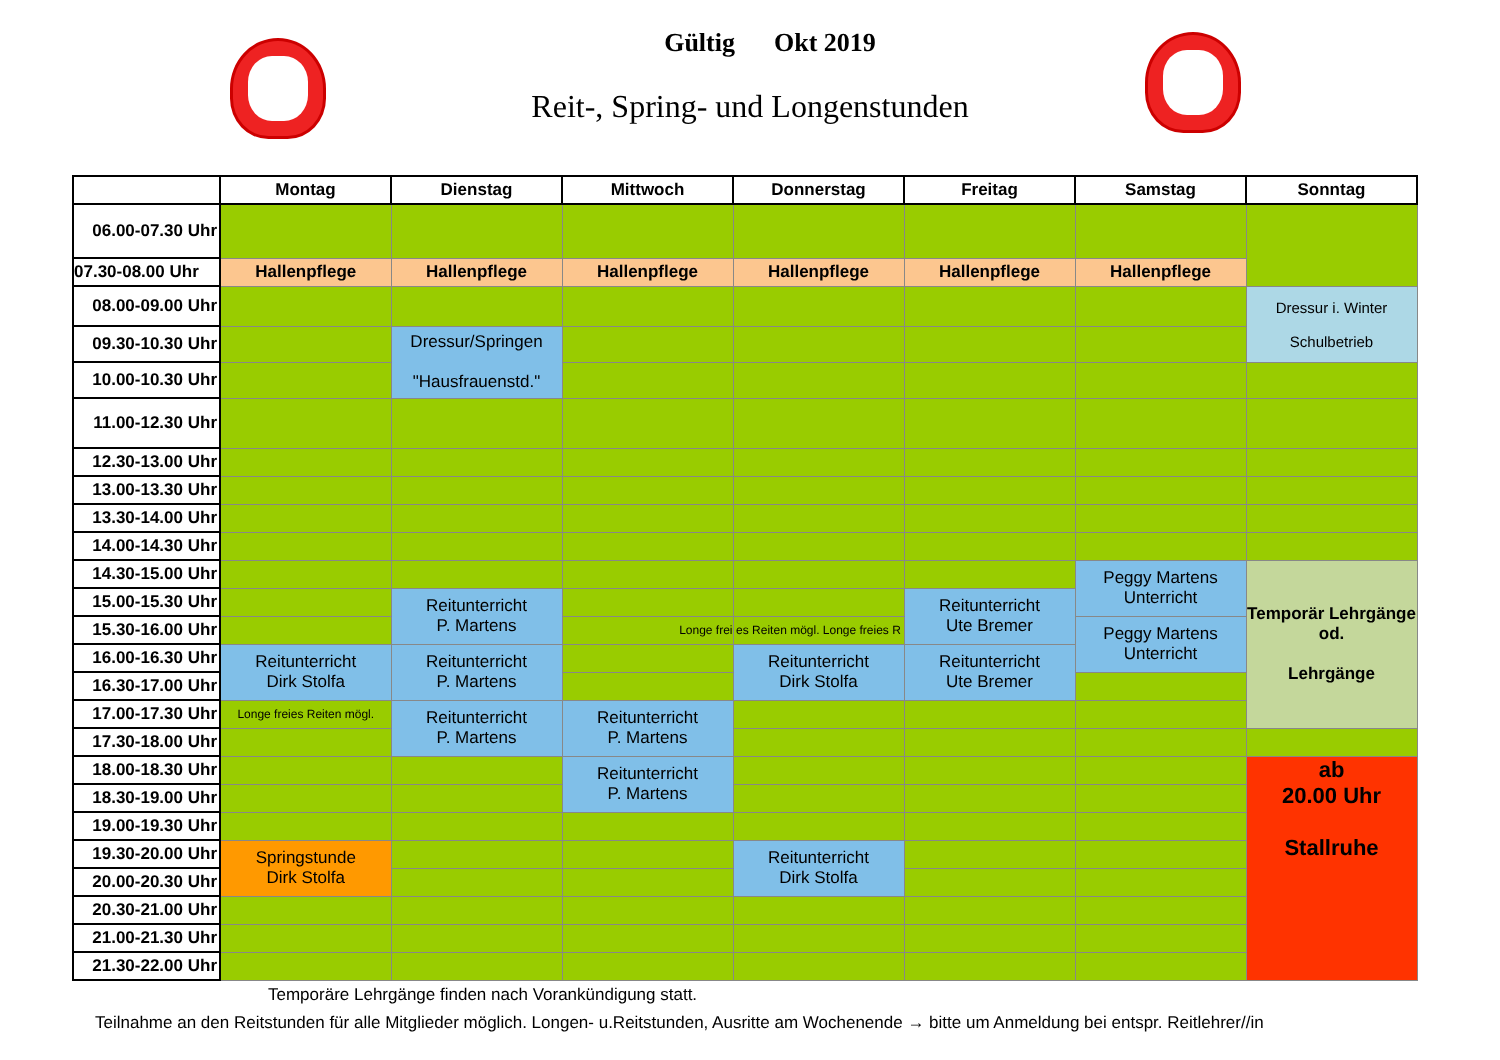Gültig Okt 2019
Reit-, Spring- und Longenstunden
| | Montag | Dienstag | Mittwoch | Donnerstag | Freitag | Samstag | Sonntag |
| --- | --- | --- | --- | --- | --- | --- | --- |
| 06.00-07.30 Uhr | | | | | | | |
| 07.30-08.00 Uhr | Hallenpflege | Hallenpflege | Hallenpflege | Hallenpflege | Hallenpflege | Hallenpflege | |
| 08.00-09.00 Uhr | | | | | | | Dressur i. Winter Schulbetrieb |
| 09.30-10.30 Uhr | | Dressur/Springen "Hausfrauenstd." | | | | | |
| 10.00-10.30 Uhr | | | | | | | |
| 11.00-12.30 Uhr | | | | | | | |
| 12.30-13.00 Uhr | | | | | | | |
| 13.00-13.30 Uhr | | | | | | | |
| 13.30-14.00 Uhr | | | | | | | |
| 14.00-14.30 Uhr | | | | | | | |
| 14.30-15.00 Uhr | | | | | | Peggy Martens Unterricht | Temporär Lehrgänge od. Lehrgänge |
| 15.00-15.30 Uhr | | Reitunterricht P. Martens | | | Reitunterricht Ute Bremer | | |
| 15.30-16.00 Uhr | | | Longe frei | es Reiten mögl. Longe freies R | | Peggy Martens Unterricht | |
| 16.00-16.30 Uhr | Reitunterricht Dirk Stolfa | Reitunterricht P. Martens | | Reitunterricht Dirk Stolfa | Reitunterricht Ute Bremer | | |
| 16.30-17.00 Uhr | | | | | | | |
| 17.00-17.30 Uhr | Longe freies Reiten mögl. | Reitunterricht P. Martens | Reitunterricht P. Martens | | | | |
| 17.30-18.00 Uhr | | | | | | | |
| 18.00-18.30 Uhr | | | Reitunterricht P. Martens | | | | ab 20.00 Uhr Stallruhe |
| 18.30-19.00 Uhr | | | | | | | |
| 19.00-19.30 Uhr | | | | | | | |
| 19.30-20.00 Uhr | Springstunde Dirk Stolfa | | | Reitunterricht Dirk Stolfa | | | |
| 20.00-20.30 Uhr | | | | | | | |
| 20.30-21.00 Uhr | | | | | | | |
| 21.00-21.30 Uhr | | | | | | | |
| 21.30-22.00 Uhr | | | | | | | |
Temporäre Lehrgänge finden nach Vorankündigung statt.
Teilnahme an den Reitstunden für alle Mitglieder möglich. Longen- u.Reitstunden, Ausritte am Wochenende → bitte um Anmeldung bei entspr. Reitlehrer//in